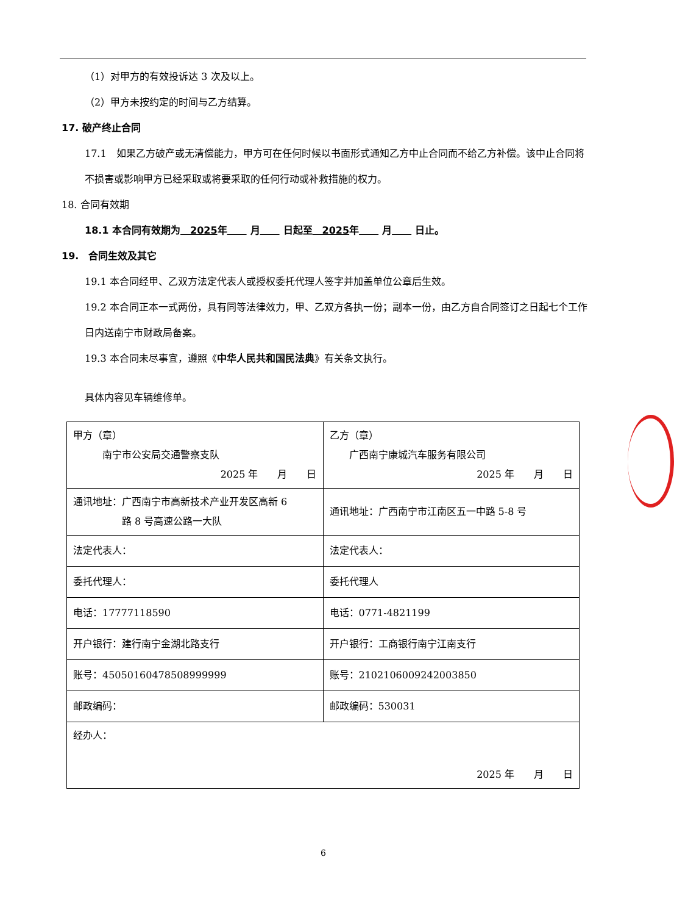（1）对甲方的有效投诉达 3 次及以上。
（2）甲方未按约定的时间与乙方结算。
17. 破产终止合同
17.1　如果乙方破产或无清偿能力，甲方可在任何时候以书面形式通知乙方中止合同而不给乙方补偿。该中止合同将不损害或影响甲方已经采取或将要采取的任何行动或补救措施的权力。
18. 合同有效期
18.1 本合同有效期为　2025 年　　 月　　 日起至　2025 年　　 月　　 日止。
19.　合同生效及其它
19.1 本合同经甲、乙双方法定代表人或授权委托代理人签字并加盖单位公章后生效。
19.2 本合同正本一式两份，具有同等法律效力，甲、乙双方各执一份；副本一份，由乙方自合同签订之日起七个工作日内送南宁市财政局备案。
19.3 本合同未尽事宜，遵照《中华人民共和国民法典》有关条文执行。
具体内容见车辆维修单。
| 甲方（章） 南宁市公安局交通警察支队 2025 年 月 日 | 乙方（章） 广西南宁康城汽车服务有限公司 2025 年 月 日 |
| 通讯地址：广西南宁市高新技术产业开发区高新 6 路 8 号高速公路一大队 | 通讯地址：广西南宁市江南区五一中路 5-8 号 |
| 法定代表人： | 法定代表人： |
| 委托代理人： | 委托代理人 |
| 电话：17777118590 | 电话：0771-4821199 |
| 开户银行：建行南宁金湖北路支行 | 开户银行：工商银行南宁江南支行 |
| 账号：45050160478508999999 | 账号：2102106009242003850 |
| 邮政编码： | 邮政编码：530031 |
| 经办人： 2025 年 月 日 | |
6